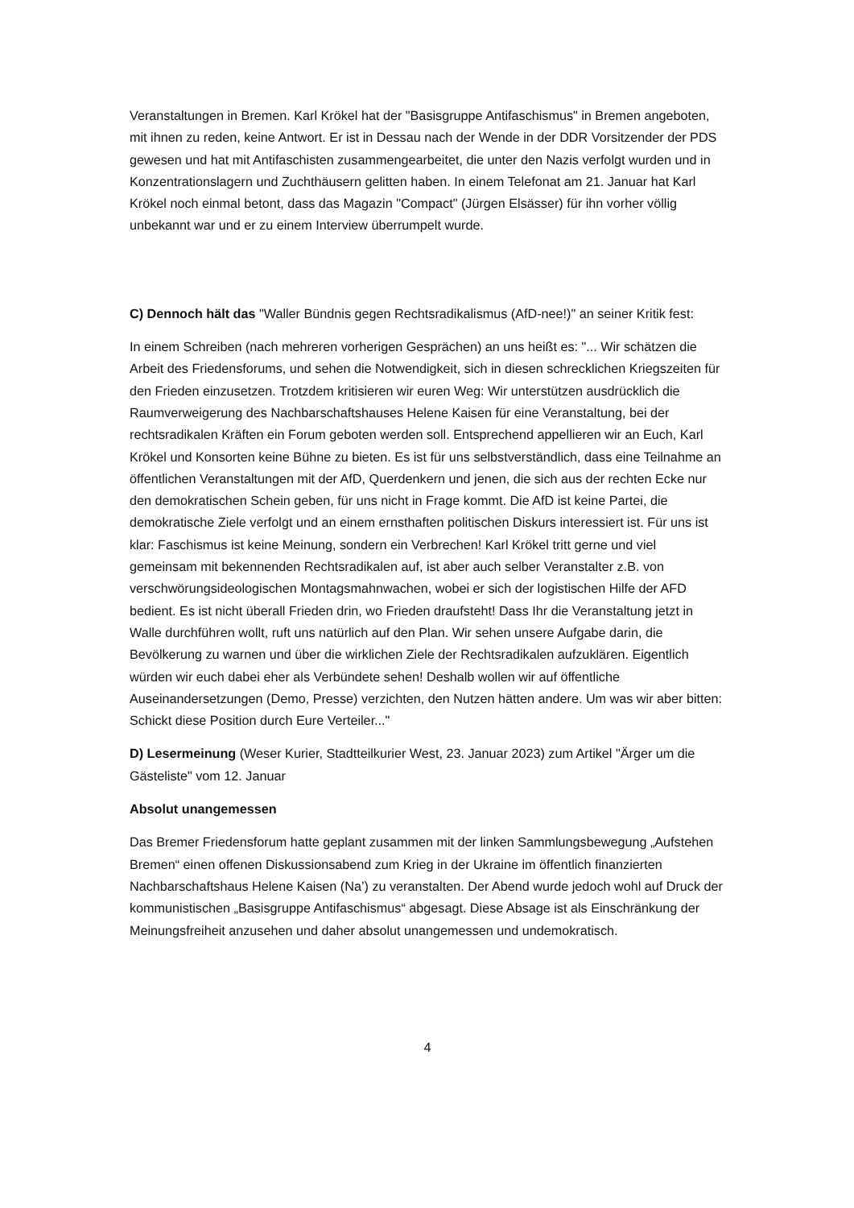Veranstaltungen in Bremen. Karl Krökel hat der "Basisgruppe Antifaschismus" in Bremen angeboten, mit ihnen zu reden, keine Antwort. Er ist in Dessau nach der Wende in der DDR Vorsitzender der PDS gewesen und hat mit Antifaschisten zusammengearbeitet, die unter den Nazis verfolgt wurden und in Konzentrationslagern und Zuchthäusern gelitten haben. In einem Telefonat am 21. Januar hat Karl Krökel noch einmal betont, dass das Magazin "Compact" (Jürgen Elsässer) für ihn vorher völlig unbekannt war und er zu einem Interview überrumpelt wurde.
C) Dennoch hält das "Waller Bündnis gegen Rechtsradikalismus (AfD-nee!)" an seiner Kritik fest:
In einem Schreiben (nach mehreren vorherigen Gesprächen) an uns heißt es: "... Wir schätzen die Arbeit des Friedensforums, und sehen die Notwendigkeit, sich in diesen schrecklichen Kriegszeiten für den Frieden einzusetzen. Trotzdem kritisieren wir euren Weg: Wir unterstützen ausdrücklich die Raumverweigerung des Nachbarschaftshauses Helene Kaisen für eine Veranstaltung, bei der rechtsradikalen Kräften ein Forum geboten werden soll. Entsprechend appellieren wir an Euch, Karl Krökel und Konsorten keine Bühne zu bieten. Es ist für uns selbstverständlich, dass eine Teilnahme an öffentlichen Veranstaltungen mit der AfD, Querdenkern und jenen, die sich aus der rechten Ecke nur den demokratischen Schein geben, für uns nicht in Frage kommt. Die AfD ist keine Partei, die demokratische Ziele verfolgt und an einem ernsthaften politischen Diskurs interessiert ist. Für uns ist klar: Faschismus ist keine Meinung, sondern ein Verbrechen! Karl Krökel tritt gerne und viel gemeinsam mit bekennenden Rechtsradikalen auf, ist aber auch selber Veranstalter z.B. von verschwörungsideologischen Montagsmahnwachen, wobei er sich der logistischen Hilfe der AFD bedient. Es ist nicht überall Frieden drin, wo Frieden draufsteht! Dass Ihr die Veranstaltung jetzt in Walle durchführen wollt, ruft uns natürlich auf den Plan. Wir sehen unsere Aufgabe darin, die Bevölkerung zu warnen und über die wirklichen Ziele der Rechtsradikalen aufzuklären. Eigentlich würden wir euch dabei eher als Verbündete sehen! Deshalb wollen wir auf öffentliche Auseinandersetzungen (Demo, Presse) verzichten, den Nutzen hätten andere. Um was wir aber bitten: Schickt diese Position durch Eure Verteiler..."
D) Lesermeinung (Weser Kurier, Stadtteilkurier West, 23. Januar 2023) zum Artikel "Ärger um die Gästeliste" vom 12. Januar
Absolut unangemessen
Das Bremer Friedensforum hatte geplant zusammen mit der linken Sammlungsbewegung „Aufstehen Bremen“ einen offenen Diskussionsabend zum Krieg in der Ukraine im öffentlich finanzierten Nachbarschaftshaus Helene Kaisen (Na’) zu veranstalten. Der Abend wurde jedoch wohl auf Druck der kommunistischen „Basisgruppe Antifaschismus“ abgesagt. Diese Absage ist als Einschränkung der Meinungsfreiheit anzusehen und daher absolut unangemessen und undemokratisch.
4